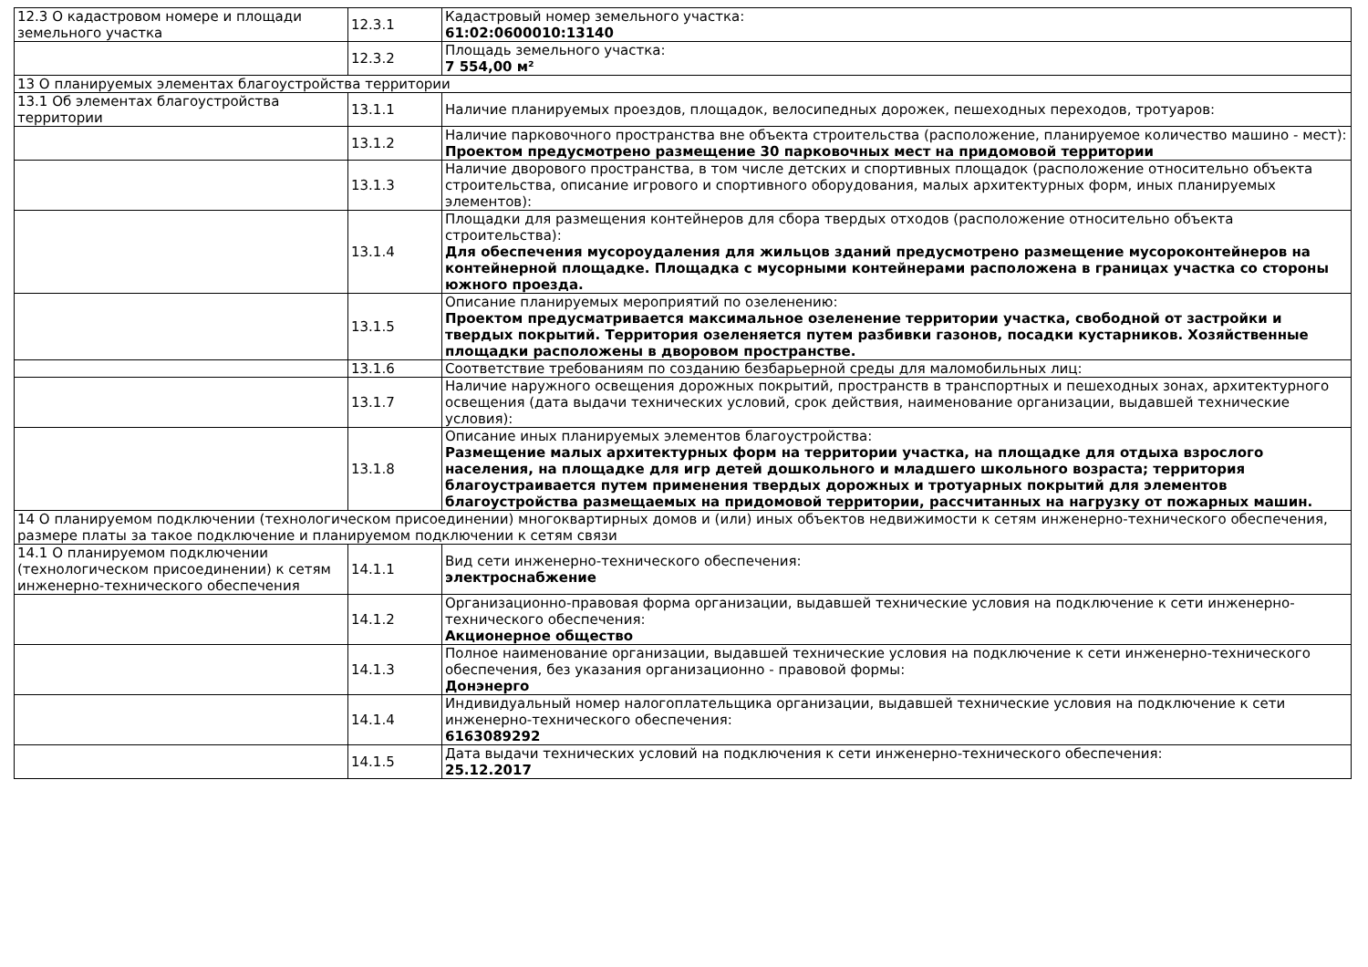| 12.3 О кадастровом номере и площади земельного участка | 12.3.1 | Кадастровый номер земельного участка: 61:02:0600010:13140 |
| | 12.3.2 | Площадь земельного участка: 7 554,00 м² |
| 13 О планируемых элементах благоустройства территории | | |
| 13.1 Об элементах благоустройства территории | 13.1.1 | Наличие планируемых проездов, площадок, велосипедных дорожек, пешеходных переходов, тротуаров: |
| | 13.1.2 | Наличие парковочного пространства вне объекта строительства (расположение, планируемое количество машино - мест): Проектом предусмотрено размещение 30 парковочных мест на придомовой территории |
| | 13.1.3 | Наличие дворового пространства, в том числе детских и спортивных площадок (расположение относительно объекта строительства, описание игрового и спортивного оборудования, малых архитектурных форм, иных планируемых элементов): |
| | 13.1.4 | Площадки для размещения контейнеров для сбора твердых отходов (расположение относительно объекта строительства): Для обеспечения мусороудаления для жильцов зданий предусмотрено размещение мусороконтейнеров на контейнерной площадке. Площадка с мусорными контейнерами расположена в границах участка со стороны южного проезда. |
| | 13.1.5 | Описание планируемых мероприятий по озеленению: Проектом предусматривается максимальное озеленение территории участка, свободной от застройки и твердых покрытий. Территория озеленяется путем разбивки газонов, посадки кустарников. Хозяйственные площадки расположены в дворовом пространстве. |
| | 13.1.6 | Соответствие требованиям по созданию безбарьерной среды для маломобильных лиц: |
| | 13.1.7 | Наличие наружного освещения дорожных покрытий, пространств в транспортных и пешеходных зонах, архитектурного освещения (дата выдачи технических условий, срок действия, наименование организации, выдавшей технические условия): |
| | 13.1.8 | Описание иных планируемых элементов благоустройства: Размещение малых архитектурных форм на территории участка, на площадке для отдыха взрослого населения, на площадке для игр детей дошкольного и младшего школьного возраста; территория благоустраивается путем применения твердых дорожных и тротуарных покрытий для элементов благоустройства размещаемых на придомовой территории, рассчитанных на нагрузку от пожарных машин. |
| 14 О планируемом подключении (технологическом присоединении) многоквартирных домов и (или) иных объектов недвижимости к сетям инженерно-технического обеспечения, размере платы за такое подключение и планируемом подключении к сетям связи | | |
| 14.1 О планируемом подключении (технологическом присоединении) к сетям инженерно-технического обеспечения | 14.1.1 | Вид сети инженерно-технического обеспечения: электроснабжение |
| | 14.1.2 | Организационно-правовая форма организации, выдавшей технические условия на подключение к сети инженерно-технического обеспечения: Акционерное общество |
| | 14.1.3 | Полное наименование организации, выдавшей технические условия на подключение к сети инженерно-технического обеспечения, без указания организационно - правовой формы: Донэнерго |
| | 14.1.4 | Индивидуальный номер налогоплательщика организации, выдавшей технические условия на подключение к сети инженерно-технического обеспечения: 6163089292 |
| | 14.1.5 | Дата выдачи технических условий на подключения к сети инженерно-технического обеспечения: 25.12.2017 |